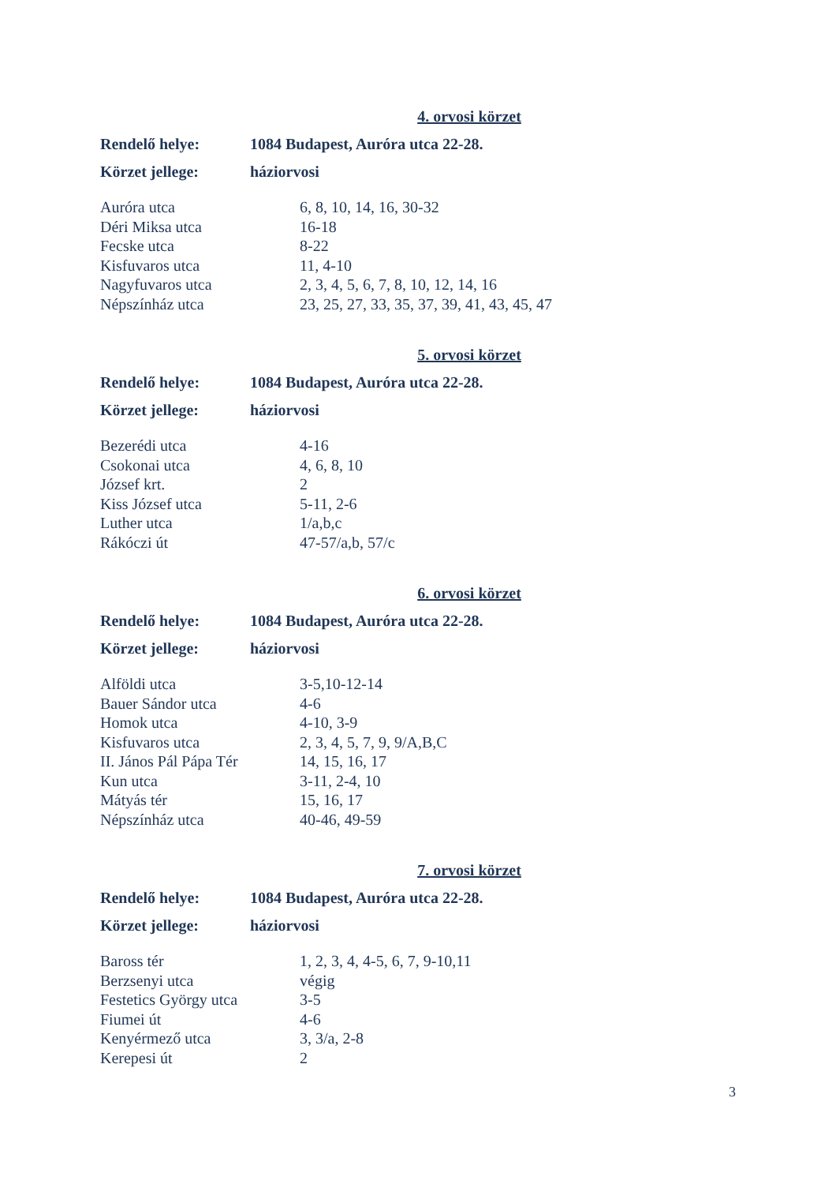4. orvosi körzet
Rendelő helye: 1084 Budapest, Auróra utca 22-28.
Körzet jellege: háziorvosi
| Auróra utca | 6, 8, 10, 14, 16, 30-32 |
| Déri Miksa utca | 16-18 |
| Fecske utca | 8-22 |
| Kisfuvaros utca | 11, 4-10 |
| Nagyfuvaros utca | 2, 3, 4, 5, 6, 7, 8, 10, 12, 14, 16 |
| Népszínház utca | 23, 25, 27, 33, 35, 37, 39, 41, 43, 45, 47 |
5. orvosi körzet
Rendelő helye: 1084 Budapest, Auróra utca 22-28.
Körzet jellege: háziorvosi
| Bezerédi utca | 4-16 |
| Csokonai utca | 4, 6, 8, 10 |
| József krt. | 2 |
| Kiss József utca | 5-11, 2-6 |
| Luther utca | 1/a,b,c |
| Rákóczi út | 47-57/a,b, 57/c |
6. orvosi körzet
Rendelő helye: 1084 Budapest, Auróra utca 22-28.
Körzet jellege: háziorvosi
| Alföldi utca | 3-5,10-12-14 |
| Bauer Sándor utca | 4-6 |
| Homok utca | 4-10, 3-9 |
| Kisfuvaros utca | 2, 3, 4, 5, 7, 9, 9/A,B,C |
| II. János Pál Pápa Tér | 14, 15, 16, 17 |
| Kun utca | 3-11, 2-4, 10 |
| Mátyás tér | 15, 16, 17 |
| Népszínház utca | 40-46, 49-59 |
7. orvosi körzet
Rendelő helye: 1084 Budapest, Auróra utca 22-28.
Körzet jellege: háziorvosi
| Baross tér | 1, 2, 3, 4, 4-5, 6, 7, 9-10,11 |
| Berzsenyi utca | végig |
| Festetics György utca | 3-5 |
| Fiumei út | 4-6 |
| Kenyérmező utca | 3, 3/a, 2-8 |
| Kerepesi út | 2 |
3